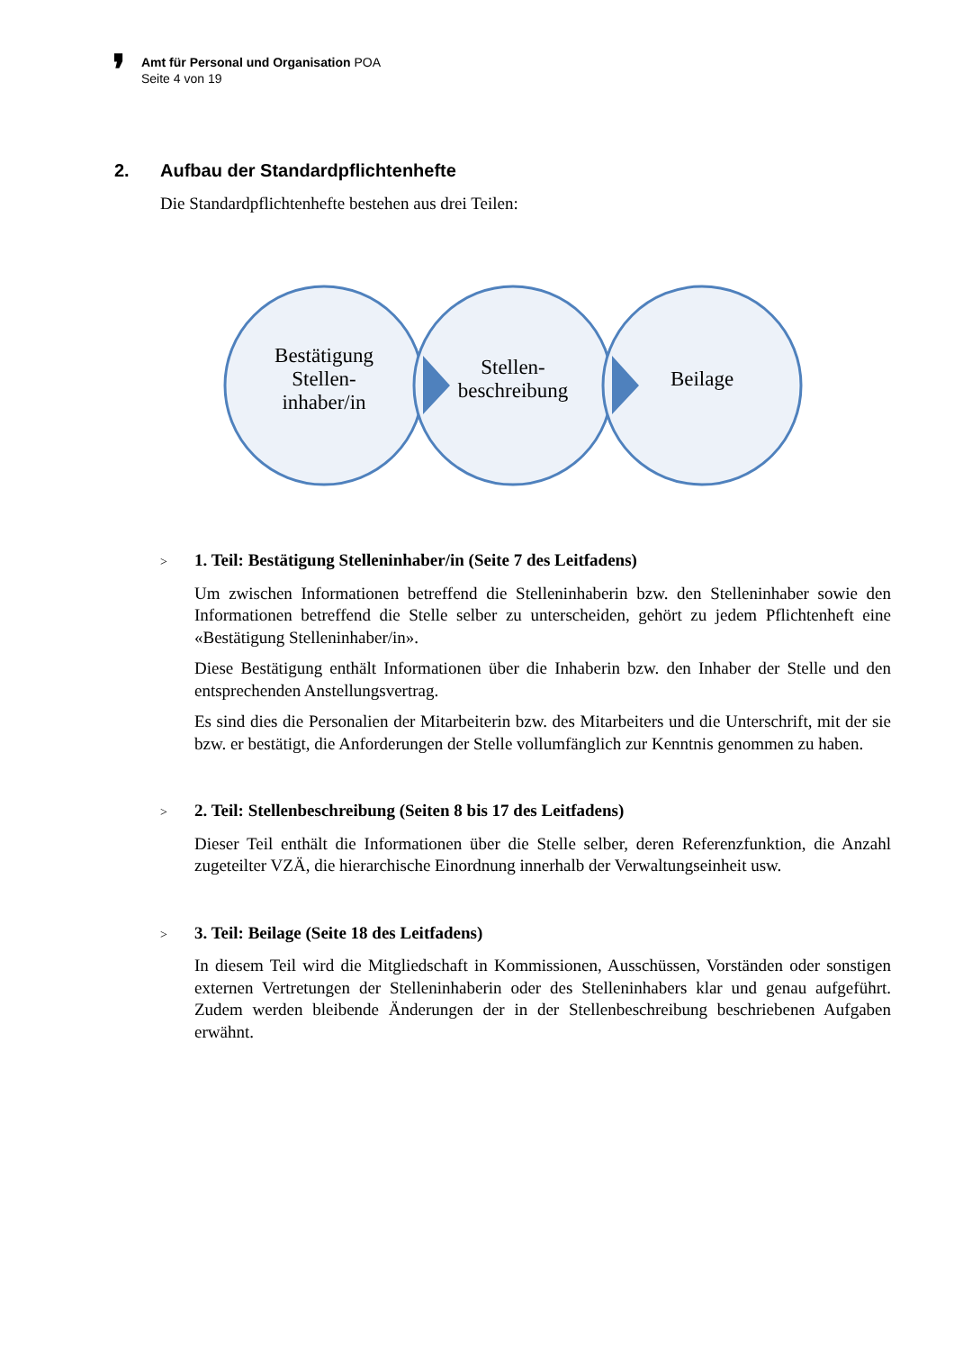❜
Amt für Personal und Organisation POA
Seite 4 von 19
2. Aufbau der Standardpflichtenhefte
Die Standardpflichtenhefte bestehen aus drei Teilen:
Bestätigung
Stellen-
inhaber/in
Stellen-
beschreibung
Beilage
> 1. Teil: Bestätigung Stelleninhaber/in (Seite 7 des Leitfadens)
Um zwischen Informationen betreffend die Stelleninhaberin bzw. den Stelleninhaber sowie den Informationen betreffend die Stelle selber zu unterscheiden, gehört zu jedem Pflichtenheft eine «Bestätigung Stelleninhaber/in».
Diese Bestätigung enthält Informationen über die Inhaberin bzw. den Inhaber der Stelle und den entsprechenden Anstellungsvertrag.
Es sind dies die Personalien der Mitarbeiterin bzw. des Mitarbeiters und die Unterschrift, mit der sie bzw. er bestätigt, die Anforderungen der Stelle vollumfänglich zur Kenntnis genommen zu haben.
> 2. Teil: Stellenbeschreibung (Seiten 8 bis 17 des Leitfadens)
Dieser Teil enthält die Informationen über die Stelle selber, deren Referenzfunktion, die Anzahl zugeteilter VZÄ, die hierarchische Einordnung innerhalb der Verwaltungseinheit usw.
> 3. Teil: Beilage (Seite 18 des Leitfadens)
In diesem Teil wird die Mitgliedschaft in Kommissionen, Ausschüssen, Vorständen oder sonstigen externen Vertretungen der Stelleninhaberin oder des Stelleninhabers klar und genau aufgeführt. Zudem werden bleibende Änderungen der in der Stellenbeschreibung beschriebenen Aufgaben erwähnt.